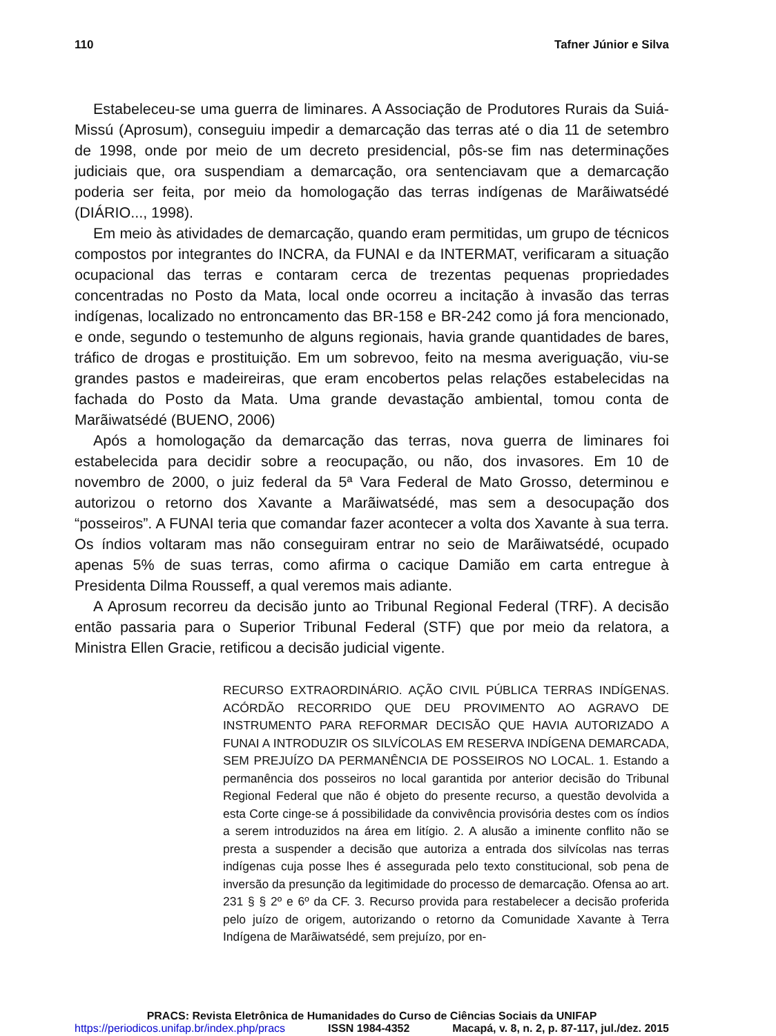110 Tafner Júnior e Silva
Estabeleceu-se uma guerra de liminares. A Associação de Produtores Rurais da Suiá-Missú (Aprosum), conseguiu impedir a demarcação das terras até o dia 11 de setembro de 1998, onde por meio de um decreto presidencial, pôs-se fim nas determinações judiciais que, ora suspendiam a demarcação, ora sentenciavam que a demarcação poderia ser feita, por meio da homologação das terras indígenas de Marãiwatsédé (DIÁRIO..., 1998).
Em meio às atividades de demarcação, quando eram permitidas, um grupo de técnicos compostos por integrantes do INCRA, da FUNAI e da INTERMAT, verificaram a situação ocupacional das terras e contaram cerca de trezentas pequenas propriedades concentradas no Posto da Mata, local onde ocorreu a incitação à invasão das terras indígenas, localizado no entroncamento das BR-158 e BR-242 como já fora mencionado, e onde, segundo o testemunho de alguns regionais, havia grande quantidades de bares, tráfico de drogas e prostituição. Em um sobrevoo, feito na mesma averiguação, viu-se grandes pastos e madeireiras, que eram encobertos pelas relações estabelecidas na fachada do Posto da Mata. Uma grande devastação ambiental, tomou conta de Marãiwatsédé (BUENO, 2006)
Após a homologação da demarcação das terras, nova guerra de liminares foi estabelecida para decidir sobre a reocupação, ou não, dos invasores. Em 10 de novembro de 2000, o juiz federal da 5ª Vara Federal de Mato Grosso, determinou e autorizou o retorno dos Xavante a Marãiwatsédé, mas sem a desocupação dos “posseiros”. A FUNAI teria que comandar fazer acontecer a volta dos Xavante à sua terra. Os índios voltaram mas não conseguiram entrar no seio de Marãiwatsédé, ocupado apenas 5% de suas terras, como afirma o cacique Damião em carta entregue à Presidenta Dilma Rousseff, a qual veremos mais adiante.
A Aprosum recorreu da decisão junto ao Tribunal Regional Federal (TRF). A decisão então passaria para o Superior Tribunal Federal (STF) que por meio da relatora, a Ministra Ellen Gracie, retificou a decisão judicial vigente.
RECURSO EXTRAORDINÁRIO. AÇÃO CIVIL PÚBLICA TERRAS INDÍGENAS. ACÓRDÃO RECORRIDO QUE DEU PROVIMENTO AO AGRAVO DE INSTRUMENTO PARA REFORMAR DECISÃO QUE HAVIA AUTORIZADO A FUNAI A INTRODUZIR OS SILVÍCOLAS EM RESERVA INDÍGENA DEMARCADA, SEM PREJUÍZO DA PERMANÊNCIA DE POSSEIROS NO LOCAL. 1. Estando a permanência dos posseiros no local garantida por anterior decisão do Tribunal Regional Federal que não é objeto do presente recurso, a questão devolvida a esta Corte cinge-se á possibilidade da convivência provisória destes com os índios a serem introduzidos na área em litígio. 2. A alusão a iminente conflito não se presta a suspender a decisão que autoriza a entrada dos silvícolas nas terras indígenas cuja posse lhes é assegurada pelo texto constitucional, sob pena de inversão da presunção da legitimidade do processo de demarcação. Ofensa ao art. 231 § § 2º e 6º da CF. 3. Recurso provida para restabelecer a decisão proferida pelo juízo de origem, autorizando o retorno da Comunidade Xavante à Terra Indígena de Marãiwatsédé, sem prejuízo, por en-
PRACS: Revista Eletrônica de Humanidades do Curso de Ciências Sociais da UNIFAP
https://periodicos.unifap.br/index.php/pracs ISSN 1984-4352 Macapá, v. 8, n. 2, p. 87-117, jul./dez. 2015